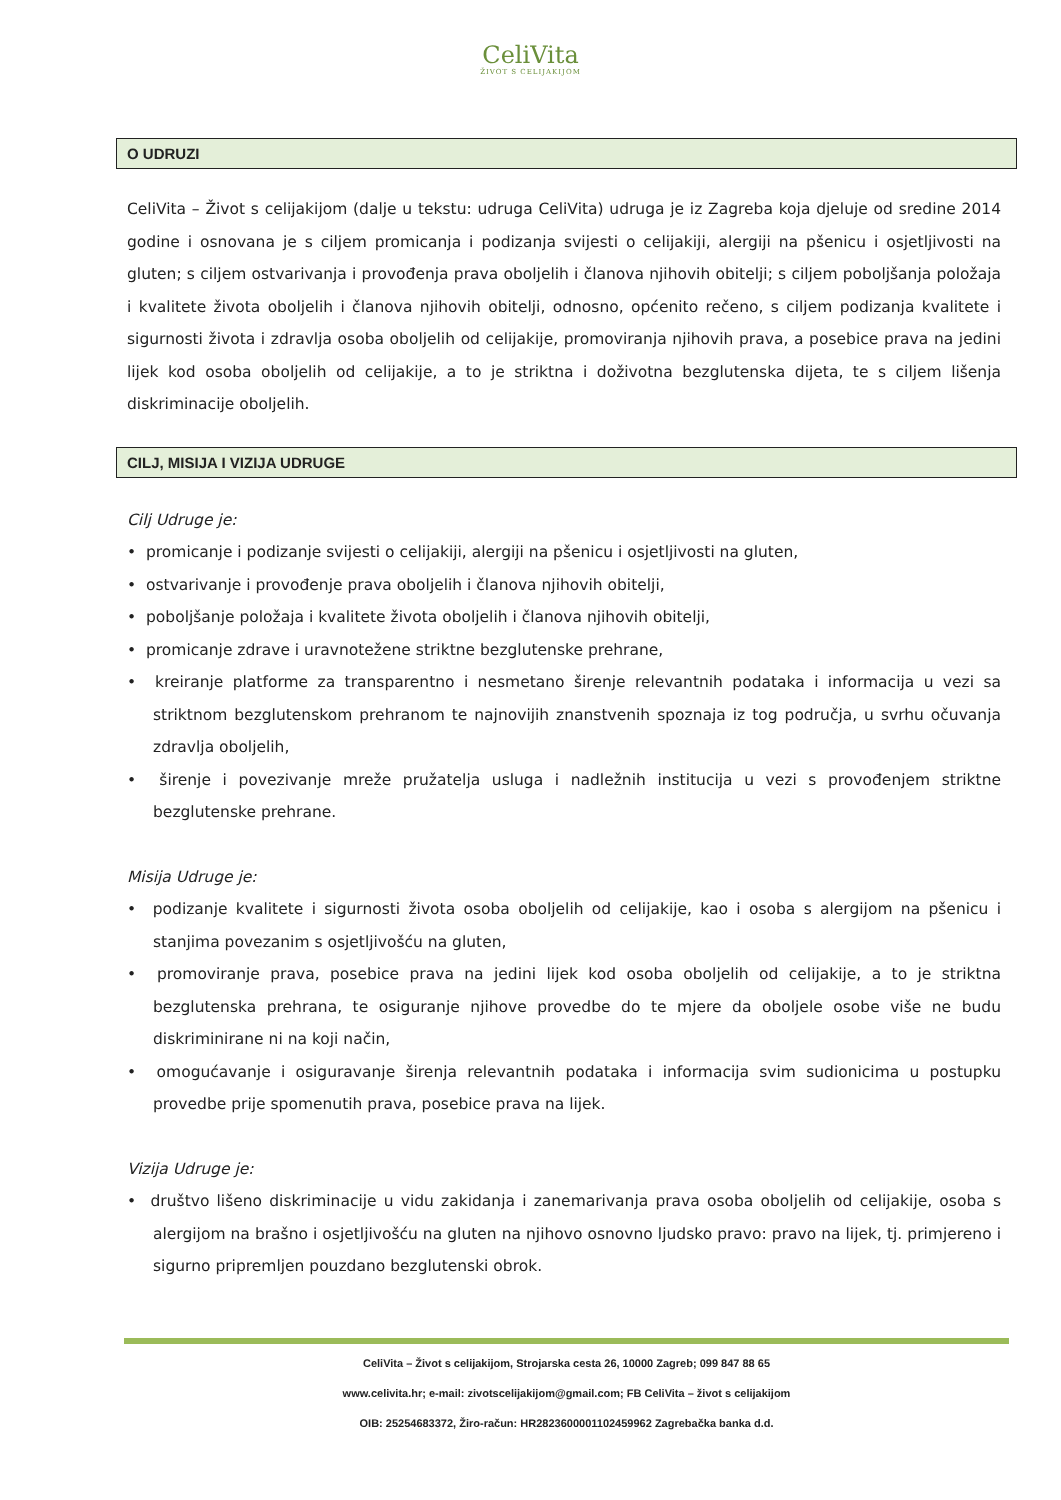CeliVita
ŽIVOT S CELIJAKIJOM
O UDRUZI
CeliVita – Život s celijakijom (dalje u tekstu: udruga CeliVita) udruga je iz Zagreba koja djeluje od sredine 2014 godine i osnovana je s ciljem promicanja i podizanja svijesti o celijakiji, alergiji na pšenicu i osjetljivosti na gluten; s ciljem ostvarivanja i provođenja prava oboljelih i članova njihovih obitelji; s ciljem poboljšanja položaja i kvalitete života oboljelih i članova njihovih obitelji, odnosno, općenito rečeno, s ciljem podizanja kvalitete i sigurnosti života i zdravlja osoba oboljelih od celijakije, promoviranja njihovih prava, a posebice prava na jedini lijek kod osoba oboljelih od celijakije, a to je striktna i doživotna bezglutenska dijeta, te s ciljem lišenja diskriminacije oboljelih.
CILJ, MISIJA I VIZIJA UDRUGE
Cilj Udruge je:
• promicanje i podizanje svijesti o celijakiji, alergiji na pšenicu i osjetljivosti na gluten,
• ostvarivanje i provođenje prava oboljelih i članova njihovih obitelji,
• poboljšanje položaja i kvalitete života oboljelih i članova njihovih obitelji,
• promicanje zdrave i uravnotežene striktne bezglutenske prehrane,
• kreiranje platforme za transparentno i nesmetano širenje relevantnih podataka i informacija u vezi sa striktnom bezglutenskom prehranom te najnovijih znanstvenih spoznaja iz tog područja, u svrhu očuvanja zdravlja oboljelih,
• širenje i povezivanje mreže pružatelja usluga i nadležnih institucija u vezi s provođenjem striktne bezglutenske prehrane.
Misija Udruge je:
• podizanje kvalitete i sigurnosti života osoba oboljelih od celijakije, kao i osoba s alergijom na pšenicu i stanjima povezanim s osjetljivošću na gluten,
• promoviranje prava, posebice prava na jedini lijek kod osoba oboljelih od celijakije, a to je striktna bezglutenska prehrana, te osiguranje njihove provedbe do te mjere da oboljele osobe više ne budu diskriminirane ni na koji način,
• omogućavanje i osiguravanje širenja relevantnih podataka i informacija svim sudionicima u postupku provedbe prije spomenutih prava, posebice prava na lijek.
Vizija Udruge je:
• društvo lišeno diskriminacije u vidu zakidanja i zanemarivanja prava osoba oboljelih od celijakije, osoba s alergijom na brašno i osjetljivošću na gluten na njihovo osnovno ljudsko pravo: pravo na lijek, tj. primjereno i sigurno pripremljen pouzdano bezglutenski obrok.
CeliVita – Život s celijakijom, Strojarska cesta 26, 10000 Zagreb; 099 847 88 65
www.celivita.hr; e-mail: zivotscelijakijom@gmail.com; FB CeliVita – život s celijakijom
OIB: 25254683372, Žiro-račun: HR2823600001102459962 Zagrebačka banka d.d.